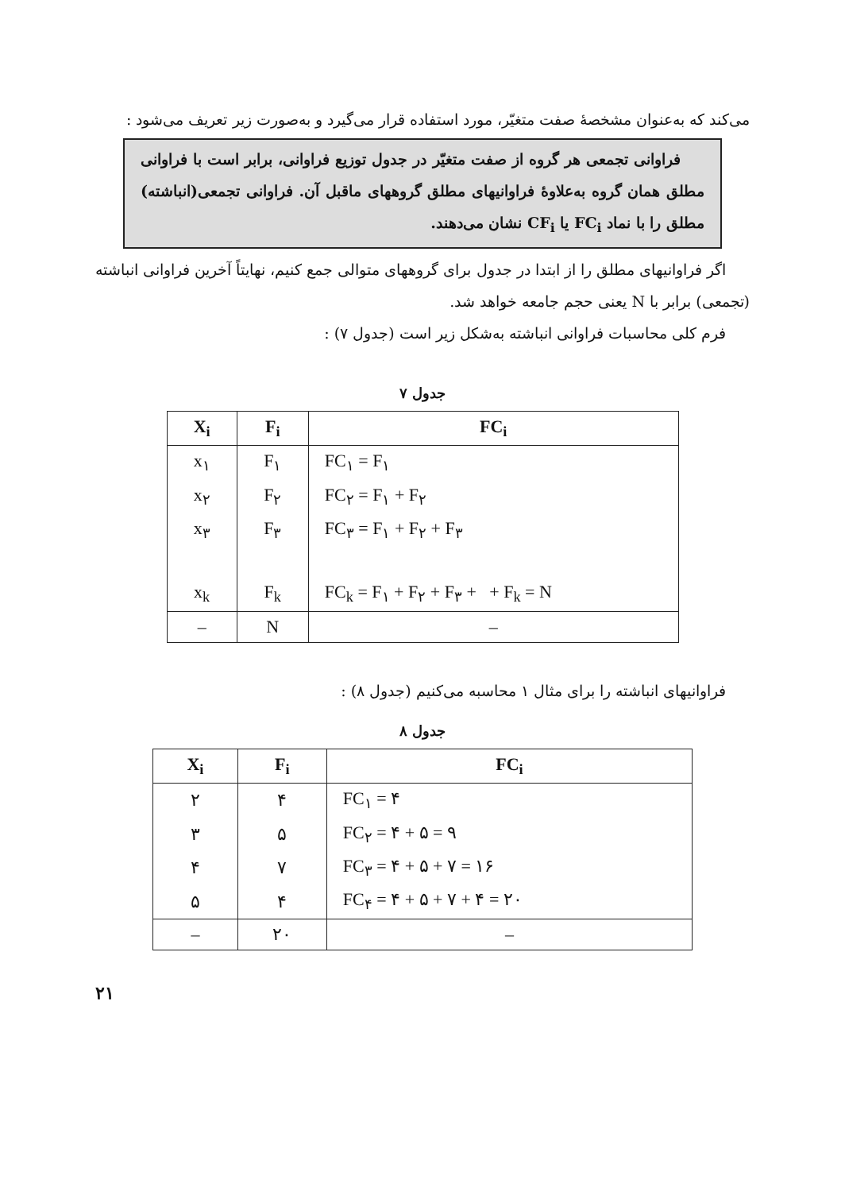می‌کند که به‌عنوان مشخصهٔ صفت متغیّر، مورد استفاده قرار می‌گیرد و به‌صورت زیر تعریف می‌شود :
فراوانی تجمعی هر گروه از صفت متغیّر در جدول توزیع فراوانی، برابر است با فراوانی مطلق همان گروه به‌علاوهٔ فراوانیهای مطلق گروههای ماقبل آن. فراوانی تجمعی(انباشته) مطلق را با نماد FC<sub>i</sub> یا CF<sub>i</sub> نشان می‌دهند.
اگر فراوانیهای مطلق را از ابتدا در جدول برای گروههای متوالی جمع کنیم، نهایتاً آخرین فراوانی انباشته (تجمعی) برابر با N یعنی حجم جامعه خواهد شد.
فرم کلی محاسبات فراوانی انباشته به‌شکل زیر است (جدول ۷) :
جدول ۷
| X<sub>i</sub> | F<sub>i</sub> | FC<sub>i</sub> |
| --- | --- | --- |
| x<sub>۱</sub> | F<sub>۱</sub> | FC<sub>۱</sub> = F<sub>۱</sub> |
| x<sub>۲</sub> | F<sub>۲</sub> | FC<sub>۲</sub> = F<sub>۱</sub> + F<sub>۲</sub> |
| x<sub>۳</sub> | F<sub>۳</sub> | FC<sub>۳</sub> = F<sub>۱</sub> + F<sub>۲</sub> + F<sub>۳</sub> |
| x<sub>k</sub> | F<sub>k</sub> | FC<sub>k</sub> = F<sub>۱</sub> + F<sub>۲</sub> + F<sub>۳</sub> + + F<sub>k</sub> = N |
| – | N | – |
فراوانیهای انباشته را برای مثال ۱ محاسبه می‌کنیم (جدول ۸) :
جدول ۸
| X<sub>i</sub> | F<sub>i</sub> | FC<sub>i</sub> |
| --- | --- | --- |
| ۲ | ۴ | FC<sub>۱</sub> = ۴ |
| ۳ | ۵ | FC<sub>۲</sub> = ۴ + ۵ = ۹ |
| ۴ | ۷ | FC<sub>۳</sub> = ۴ + ۵ + ۷ = ۱۶ |
| ۵ | ۴ | FC<sub>۴</sub> = ۴ + ۵ + ۷ + ۴ = ۲۰ |
| – | ۲۰ | – |
۲۱